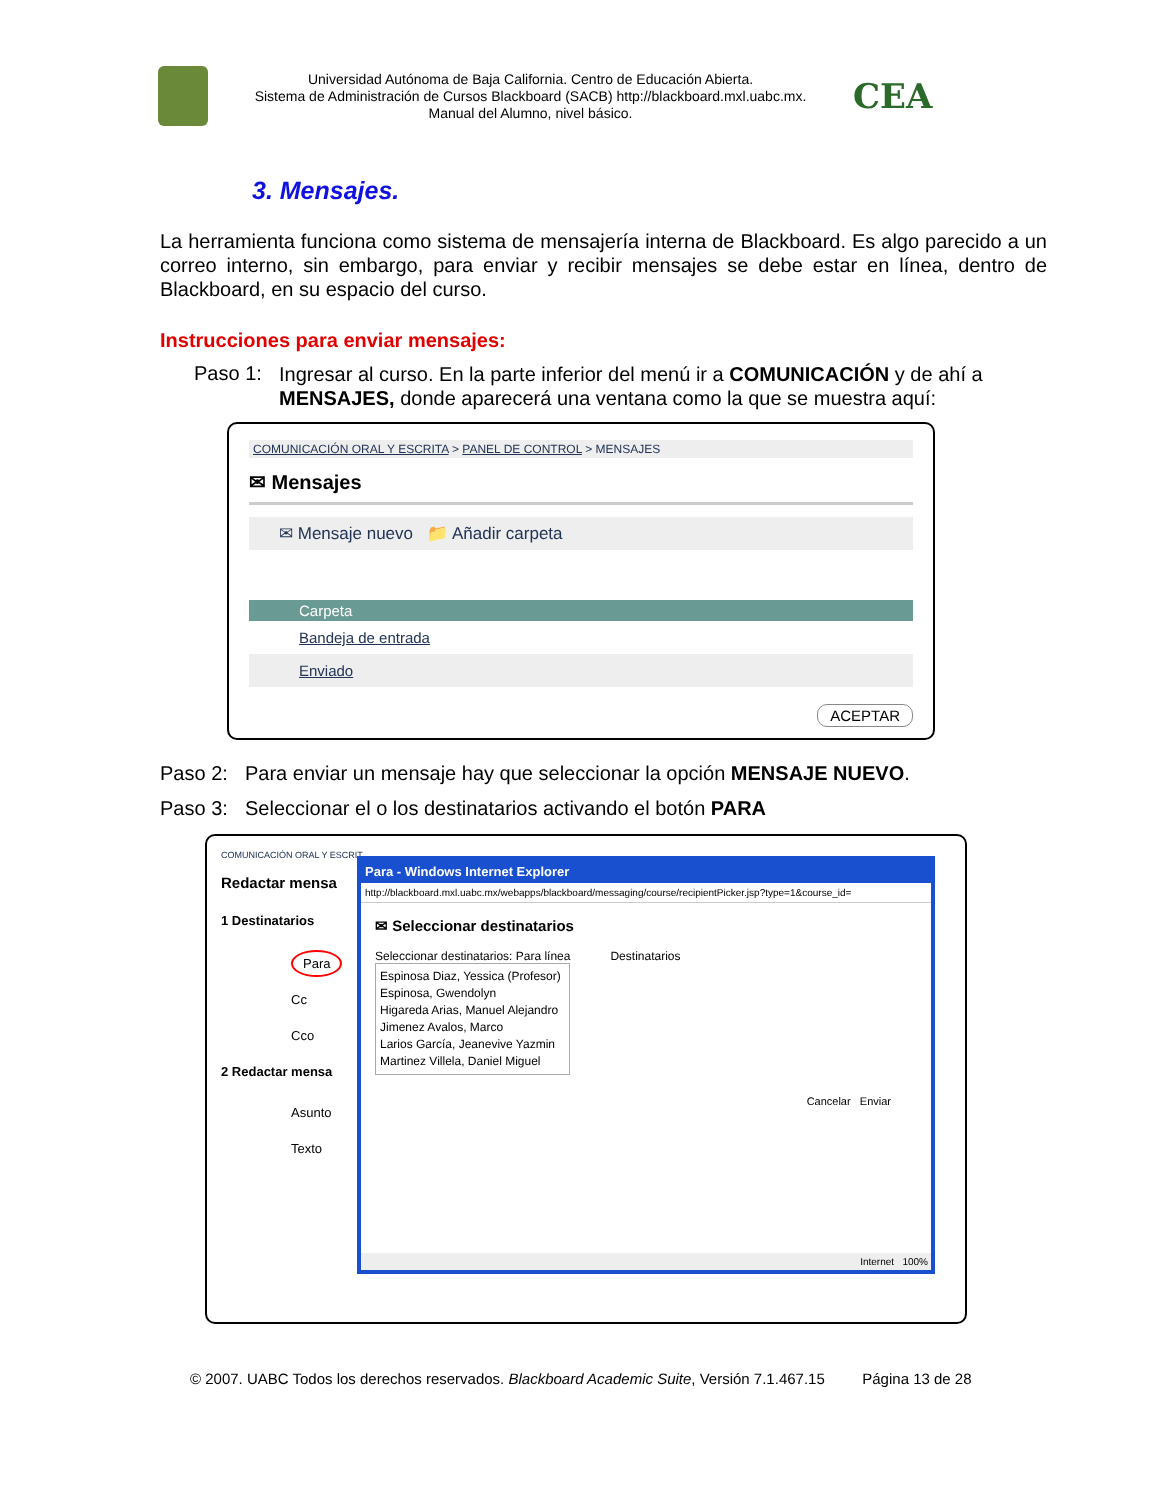Universidad Autónoma de Baja California. Centro de Educación Abierta.
Sistema de Administración de Cursos Blackboard (SACB) http://blackboard.mxl.uabc.mx.
Manual del Alumno, nivel básico.
CEA
3. Mensajes.
La herramienta funciona como sistema de mensajería interna de Blackboard. Es algo parecido a un correo interno, sin embargo, para enviar y recibir mensajes se debe estar en línea, dentro de Blackboard, en su espacio del curso.
Instrucciones para enviar mensajes:
Paso 1: Ingresar al curso. En la parte inferior del menú ir a COMUNICACIÓN y de ahí a MENSAJES, donde aparecerá una ventana como la que se muestra aquí:
COMUNICACIÓN ORAL Y ESCRITA > PANEL DE CONTROL > MENSAJES
✉ Mensajes
✉ Mensaje nuevo 📁 Añadir carpeta
Carpeta
Bandeja de entrada
Enviado
ACEPTAR
Paso 2: Para enviar un mensaje hay que seleccionar la opción MENSAJE NUEVO.
Paso 3: Seleccionar el o los destinatarios activando el botón PARA
COMUNICACIÓN ORAL Y ESCRIT
Redactar mensa
1 Destinatarios
Para
Cc
Cco
2 Redactar mensa
Asunto
Texto
Para - Windows Internet Explorer
http://blackboard.mxl.uabc.mx/webapps/blackboard/messaging/course/recipientPicker.jsp?type=1&course_id=
✉ Seleccionar destinatarios
Seleccionar destinatarios: Para línea
Espinosa Diaz, Yessica (Profesor)
Espinosa, Gwendolyn
Higareda Arias, Manuel Alejandro
Jimenez Avalos, Marco
Larios García, Jeanevive Yazmin
Martinez Villela, Daniel Miguel
Destinatarios
Cancelar Enviar
Internet 100%
© 2007. UABC Todos los derechos reservados. Blackboard Academic Suite, Versión 7.1.467.15 Página 13 de 28